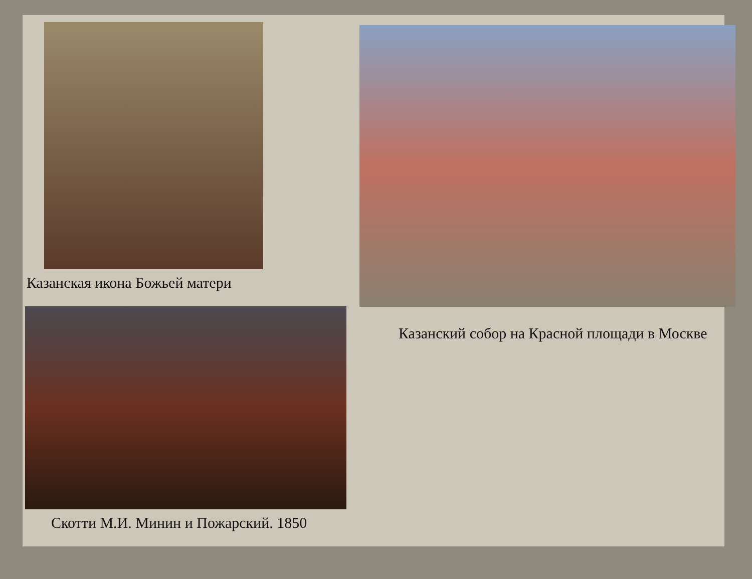Казанская икона Божьей матери
Скотти М.И. Минин и Пожарский. 1850
Казанский собор на Красной площади в Москве